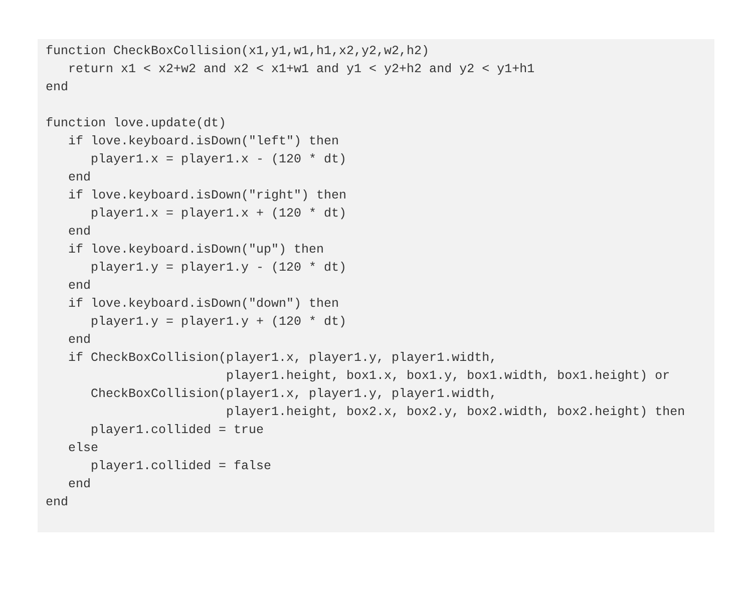function CheckBoxCollision(x1,y1,w1,h1,x2,y2,w2,h2)
   return x1 < x2+w2 and x2 < x1+w1 and y1 < y2+h2 and y2 < y1+h1
end

function love.update(dt)
   if love.keyboard.isDown("left") then
      player1.x = player1.x - (120 * dt)
   end
   if love.keyboard.isDown("right") then
      player1.x = player1.x + (120 * dt)
   end
   if love.keyboard.isDown("up") then
      player1.y = player1.y - (120 * dt)
   end
   if love.keyboard.isDown("down") then
      player1.y = player1.y + (120 * dt)
   end
   if CheckBoxCollision(player1.x, player1.y, player1.width,
                        player1.height, box1.x, box1.y, box1.width, box1.height) or
      CheckBoxCollision(player1.x, player1.y, player1.width,
                        player1.height, box2.x, box2.y, box2.width, box2.height) then
      player1.collided = true
   else
      player1.collided = false
   end
end